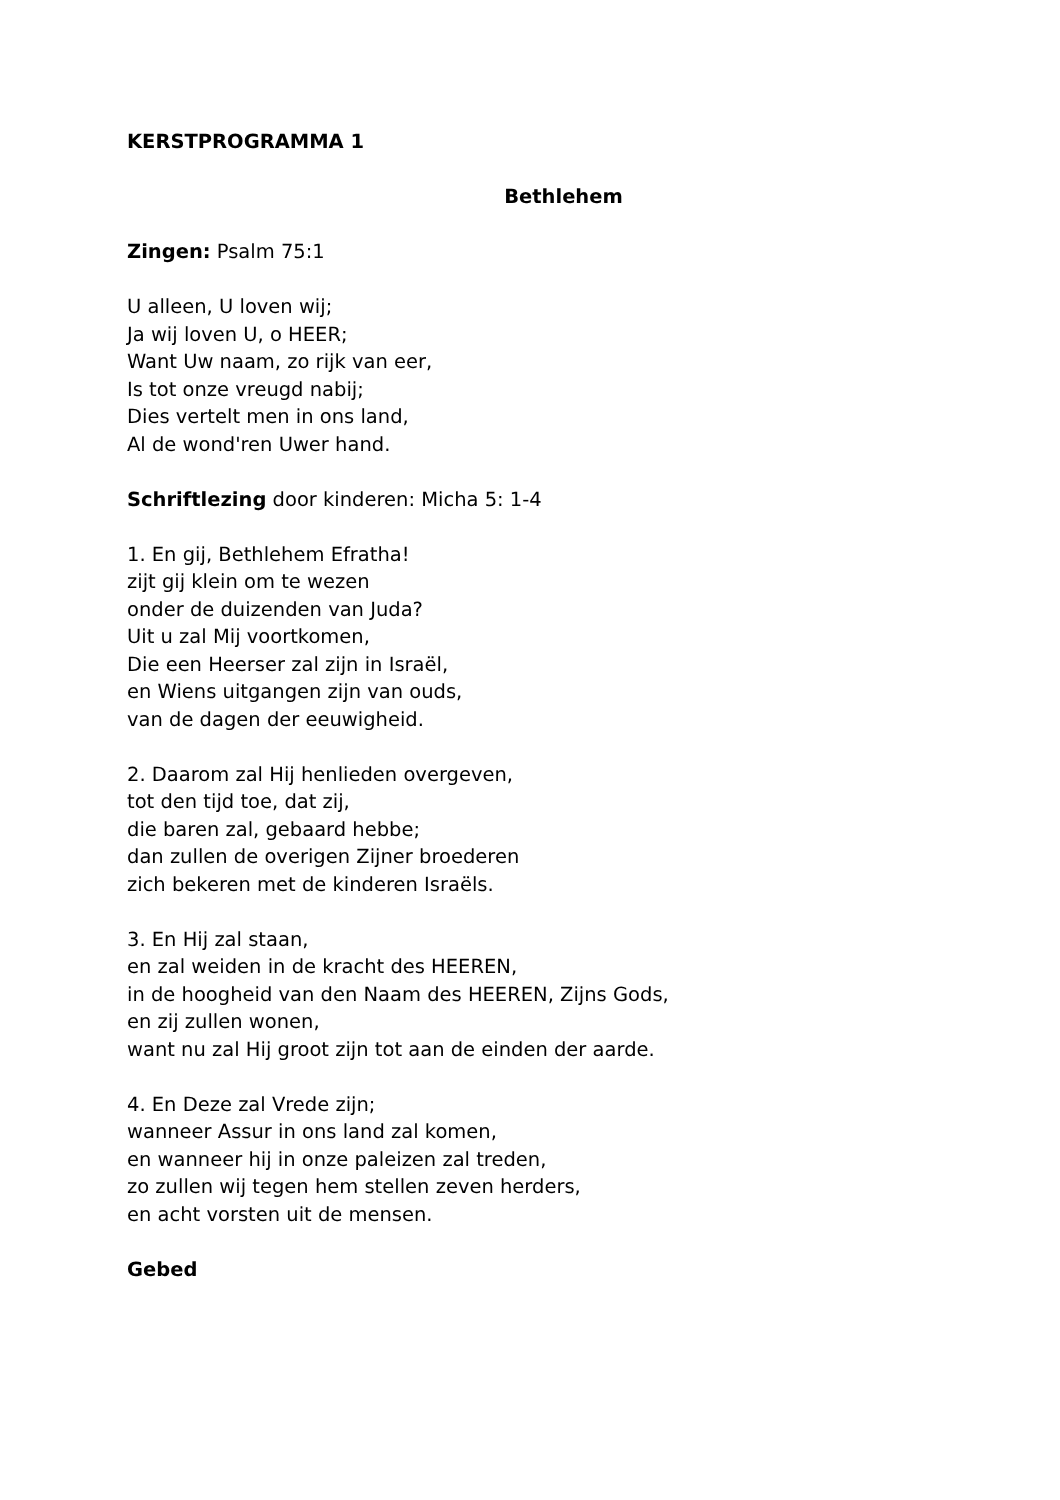KERSTPROGRAMMA 1
Bethlehem
Zingen: Psalm 75:1
U alleen, U loven wij;
Ja wij loven U, o HEER;
Want Uw naam, zo rijk van eer,
Is tot onze vreugd nabij;
Dies vertelt men in ons land,
Al de wond'ren Uwer hand.
Schriftlezing door kinderen: Micha 5: 1-4
1. En gij, Bethlehem Efratha!
zijt gij klein om te wezen
onder de duizenden van Juda?
Uit u zal Mij voortkomen,
Die een Heerser zal zijn in Israël,
en Wiens uitgangen zijn van ouds,
van de dagen der eeuwigheid.
2. Daarom zal Hij henlieden overgeven,
tot den tijd toe, dat zij,
die baren zal, gebaard hebbe;
dan zullen de overigen Zijner broederen
zich bekeren met de kinderen Israëls.
3. En Hij zal staan,
en zal weiden in de kracht des HEEREN,
in de hoogheid van den Naam des HEEREN, Zijns Gods,
en zij zullen wonen,
want nu zal Hij groot zijn tot aan de einden der aarde.
4. En Deze zal Vrede zijn;
wanneer Assur in ons land zal komen,
en wanneer hij in onze paleizen zal treden,
zo zullen wij tegen hem stellen zeven herders,
en acht vorsten uit de mensen.
Gebed